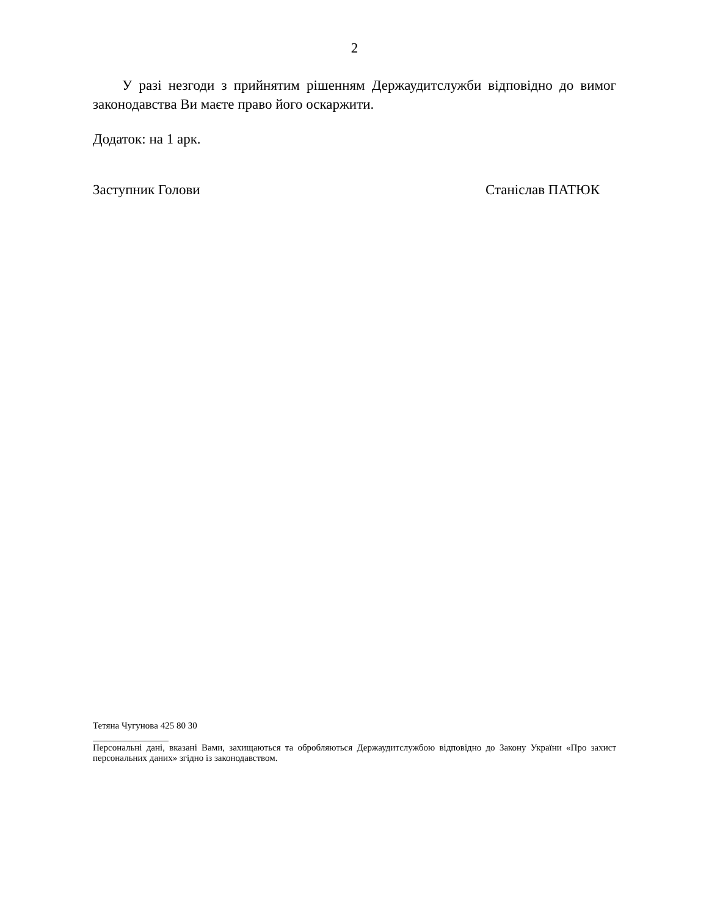2
У разі незгоди з прийнятим рішенням Держаудитслужби відповідно до вимог законодавства Ви маєте право його оскаржити.
Додаток: на 1 арк.
Заступник Голови Станіслав ПАТЮК
Тетяна Чугунова 425 80 30
Персональні дані, вказані Вами, захищаються та обробляються Держаудитслужбою відповідно до Закону України «Про захист персональних даних» згідно із законодавством.